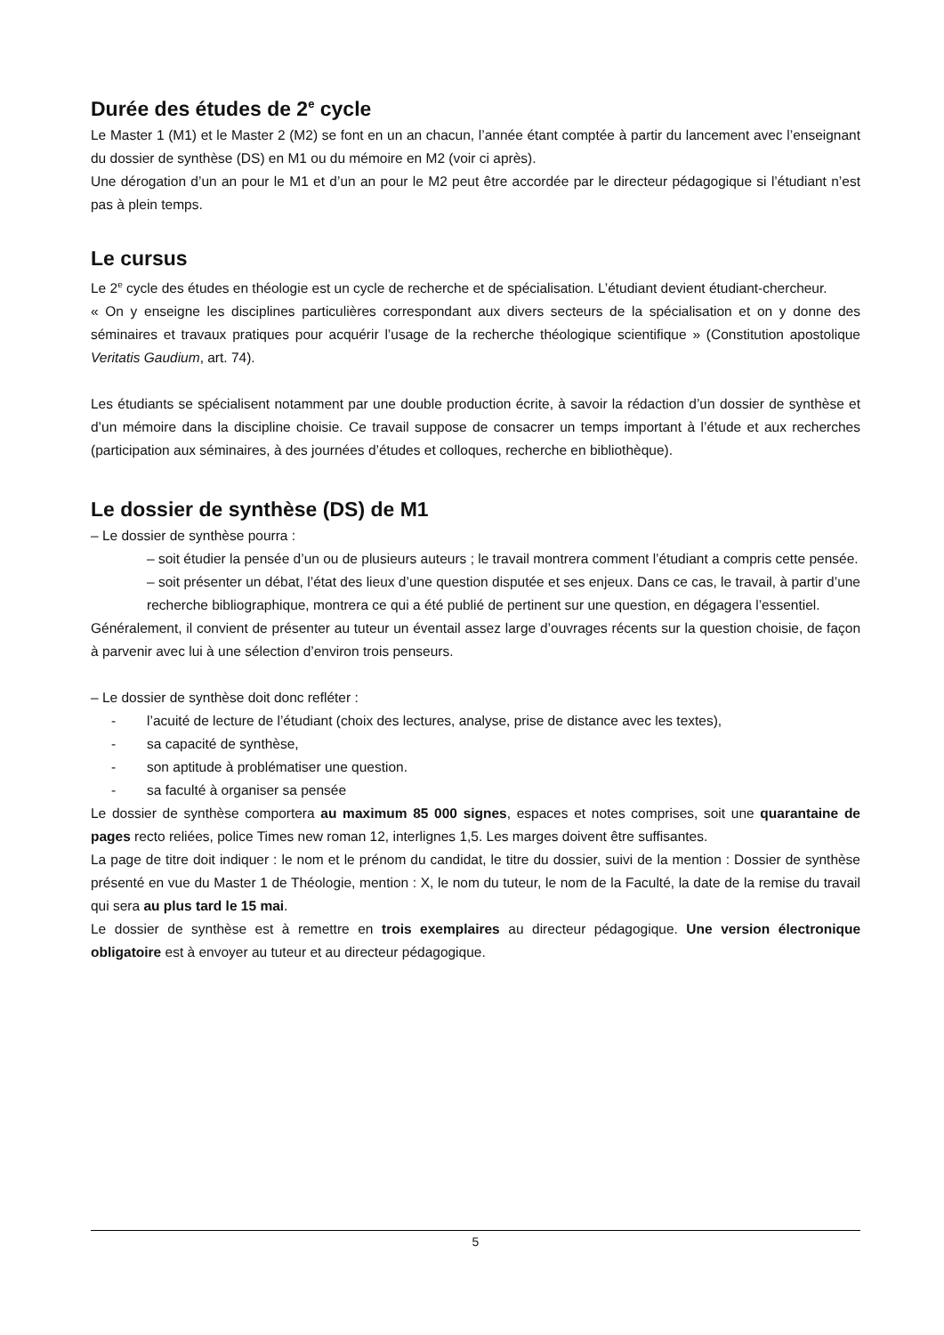Durée des études de 2<sup>e</sup> cycle
Le Master 1 (M1) et le Master 2 (M2) se font en un an chacun, l’année étant comptée à partir du lancement avec l’enseignant du dossier de synthèse (DS) en M1 ou du mémoire en M2 (voir ci après).
Une dérogation d’un an pour le M1 et d’un an pour le M2 peut être accordée par le directeur pédagogique si l’étudiant n’est pas à plein temps.
Le cursus
Le 2<sup>e</sup> cycle des études en théologie est un cycle de recherche et de spécialisation. L’étudiant devient étudiant-chercheur.
« On y enseigne les disciplines particulières correspondant aux divers secteurs de la spécialisation et on y donne des séminaires et travaux pratiques pour acquérir l’usage de la recherche théologique scientifique » (Constitution apostolique Veritatis Gaudium, art. 74).
Les étudiants se spécialisent notamment par une double production écrite, à savoir la rédaction d’un dossier de synthèse et d’un mémoire dans la discipline choisie. Ce travail suppose de consacrer un temps important à l’étude et aux recherches (participation aux séminaires, à des journées d’études et colloques, recherche en bibliothèque).
Le dossier de synthèse (DS) de M1
– Le dossier de synthèse pourra :
– soit étudier la pensée d’un ou de plusieurs auteurs ; le travail montrera comment l’étudiant a compris cette pensée.
– soit présenter un débat, l’état des lieux d’une question disputée et ses enjeux. Dans ce cas, le travail, à partir d’une recherche bibliographique, montrera ce qui a été publié de pertinent sur une question, en dégagera l’essentiel.
Généralement, il convient de présenter au tuteur un éventail assez large d’ouvrages récents sur la question choisie, de façon à parvenir avec lui à une sélection d’environ trois penseurs.
– Le dossier de synthèse doit donc refléter :
- l’acuité de lecture de l’étudiant (choix des lectures, analyse, prise de distance avec les textes),
- sa capacité de synthèse,
- son aptitude à problématiser une question.
- sa faculté à organiser sa pensée
Le dossier de synthèse comportera au maximum 85 000 signes, espaces et notes comprises, soit une quarantaine de pages recto reliées, police Times new roman 12, interlignes 1,5. Les marges doivent être suffisantes.
La page de titre doit indiquer : le nom et le prénom du candidat, le titre du dossier, suivi de la mention : Dossier de synthèse présenté en vue du Master 1 de Théologie, mention : X, le nom du tuteur, le nom de la Faculté, la date de la remise du travail qui sera au plus tard le 15 mai.
Le dossier de synthèse est à remettre en trois exemplaires au directeur pédagogique. Une version électronique obligatoire est à envoyer au tuteur et au directeur pédagogique.
5